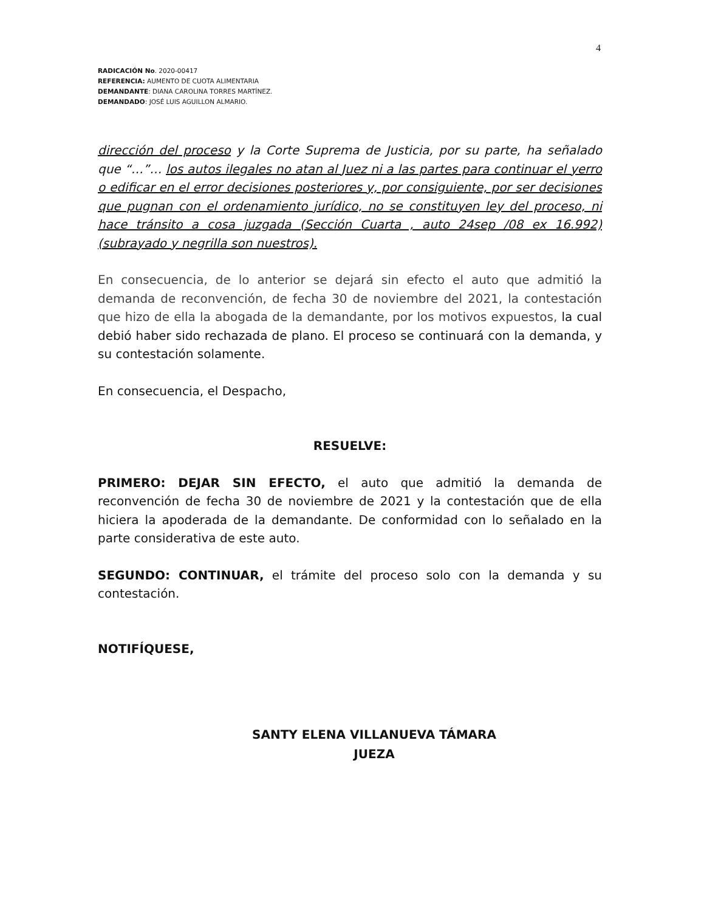4
RADICACIÓN No. 2020-00417
REFERENCIA: AUMENTO DE CUOTA ALIMENTARIA
DEMANDANTE: DIANA CAROLINA TORRES MARTÍNEZ.
DEMANDADO: JOSÉ LUIS AGUILLON ALMARIO.
dirección del proceso y la Corte Suprema de Justicia, por su parte, ha señalado que “…”… los autos ilegales no atan al Juez ni a las partes para continuar el yerro o edificar en el error decisiones posteriores y, por consiguiente, por ser decisiones que pugnan con el ordenamiento jurídico, no se constituyen ley del proceso, ni hace tránsito a cosa juzgada (Sección Cuarta , auto 24sep /08 ex 16.992) (subrayado y negrilla son nuestros).
En consecuencia, de lo anterior se dejará sin efecto el auto que admitió la demanda de reconvención, de fecha 30 de noviembre del 2021, la contestación que hizo de ella la abogada de la demandante, por los motivos expuestos, la cual debió haber sido rechazada de plano. El proceso se continuará con la demanda, y su contestación solamente.
En consecuencia, el Despacho,
RESUELVE:
PRIMERO: DEJAR SIN EFECTO, el auto que admitió la demanda de reconvención de fecha 30 de noviembre de 2021 y la contestación que de ella hiciera la apoderada de la demandante. De conformidad con lo señalado en la parte considerativa de este auto.
SEGUNDO: CONTINUAR, el trámite del proceso solo con la demanda y su contestación.
NOTIFÍQUESE,
SANTY ELENA VILLANUEVA TÁMARA
JUEZA